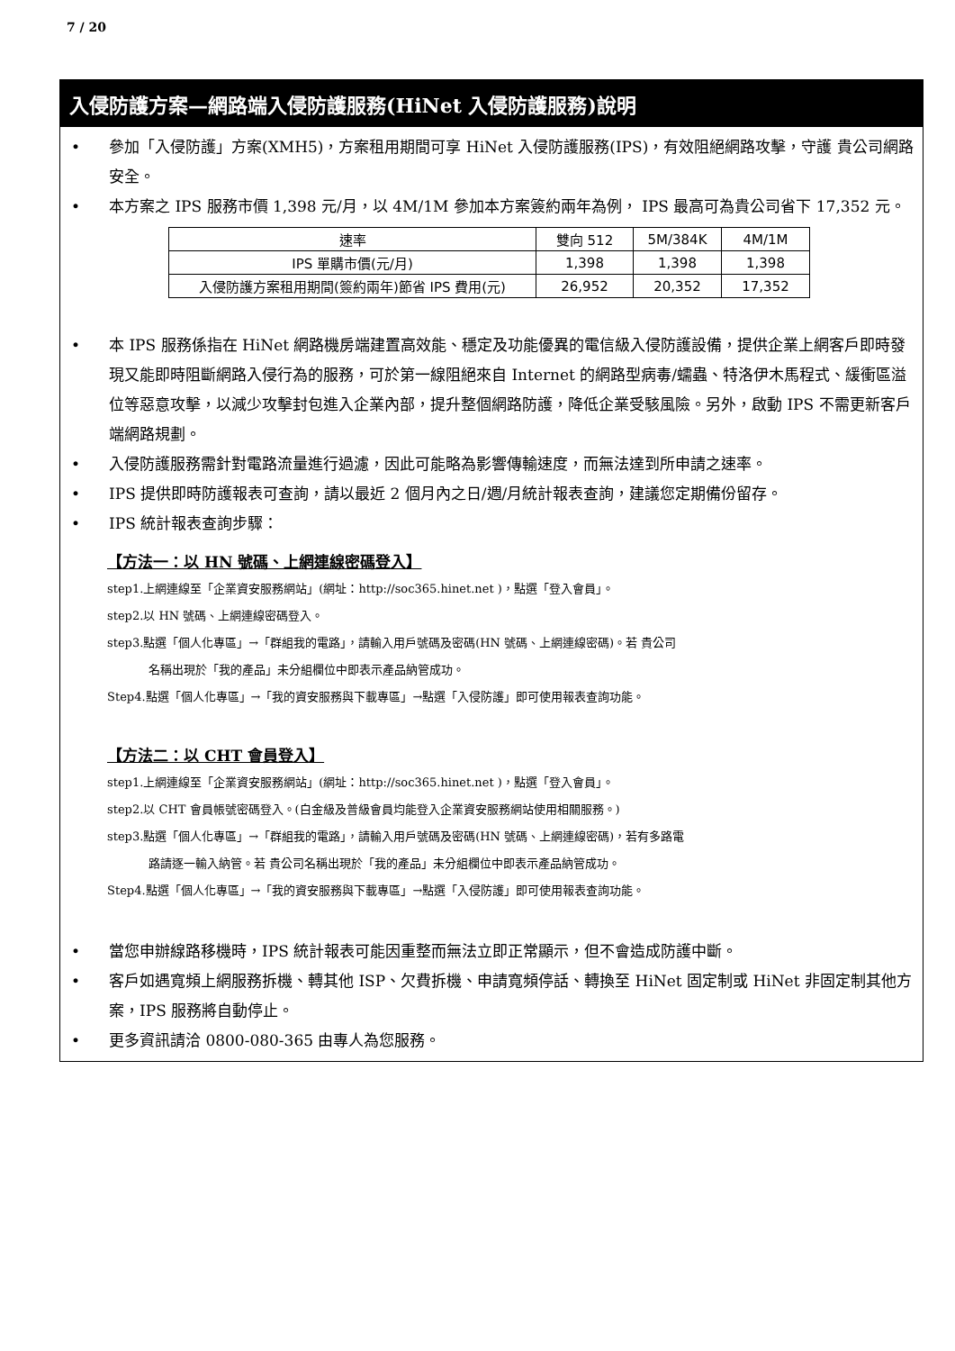7 / 20
入侵防護方案—網路端入侵防護服務(HiNet 入侵防護服務)說明
• 參加「入侵防護」方案(XMH5)，方案租用期間可享 HiNet 入侵防護服務(IPS)，有效阻絕網路攻擊，守護 貴公司網路安全。
• 本方案之 IPS 服務市價 1,398 元/月，以 4M/1M 參加本方案簽約兩年為例， IPS 最高可為貴公司省下 17,352 元。
| 速率 | 雙向 512 | 5M/384K | 4M/1M |
| IPS 單購市價(元/月) | 1,398 | 1,398 | 1,398 |
| 入侵防護方案租用期間(簽約兩年)節省 IPS 費用(元) | 26,952 | 20,352 | 17,352 |
• 本 IPS 服務係指在 HiNet 網路機房端建置高效能、穩定及功能優異的電信級入侵防護設備，提供企業上網客戶即時發現又能即時阻斷網路入侵行為的服務，可於第一線阻絕來自 Internet 的網路型病毒/蠕蟲、特洛伊木馬程式、緩衝區溢位等惡意攻擊，以減少攻擊封包進入企業內部，提升整個網路防護，降低企業受駭風險。另外，啟動 IPS 不需更新客戶端網路規劃。
• 入侵防護服務需針對電路流量進行過濾，因此可能略為影響傳輸速度，而無法達到所申請之速率。
• IPS 提供即時防護報表可查詢，請以最近 2 個月內之日/週/月統計報表查詢，建議您定期備份留存。
• IPS 統計報表查詢步驟：
【方法一：以 HN 號碼、上網連線密碼登入】
step1.上網連線至「企業資安服務網站」(網址：http://soc365.hinet.net )，點選「登入會員」。
step2.以 HN 號碼、上網連線密碼登入。
step3.點選「個人化專區」→「群組我的電路」，請輸入用戶號碼及密碼(HN 號碼、上網連線密碼)。若 貴公司
名稱出現於「我的產品」未分組欄位中即表示產品納管成功。
Step4.點選「個人化專區」→「我的資安服務與下載專區」→點選「入侵防護」即可使用報表查詢功能。
【方法二：以 CHT 會員登入】
step1.上網連線至「企業資安服務網站」(網址：http://soc365.hinet.net )，點選「登入會員」。
step2.以 CHT 會員帳號密碼登入。(白金級及普級會員均能登入企業資安服務網站使用相關服務。)
step3.點選「個人化專區」→「群組我的電路」，請輸入用戶號碼及密碼(HN 號碼、上網連線密碼)，若有多路電
路請逐一輸入納管。若 貴公司名稱出現於「我的產品」未分組欄位中即表示產品納管成功。
Step4.點選「個人化專區」→「我的資安服務與下載專區」→點選「入侵防護」即可使用報表查詢功能。
• 當您申辦線路移機時，IPS 統計報表可能因重整而無法立即正常顯示，但不會造成防護中斷。
• 客戶如遇寬頻上網服務拆機、轉其他 ISP、欠費拆機、申請寬頻停話、轉換至 HiNet 固定制或 HiNet 非固定制其他方案，IPS 服務將自動停止。
• 更多資訊請洽 0800-080-365 由專人為您服務。